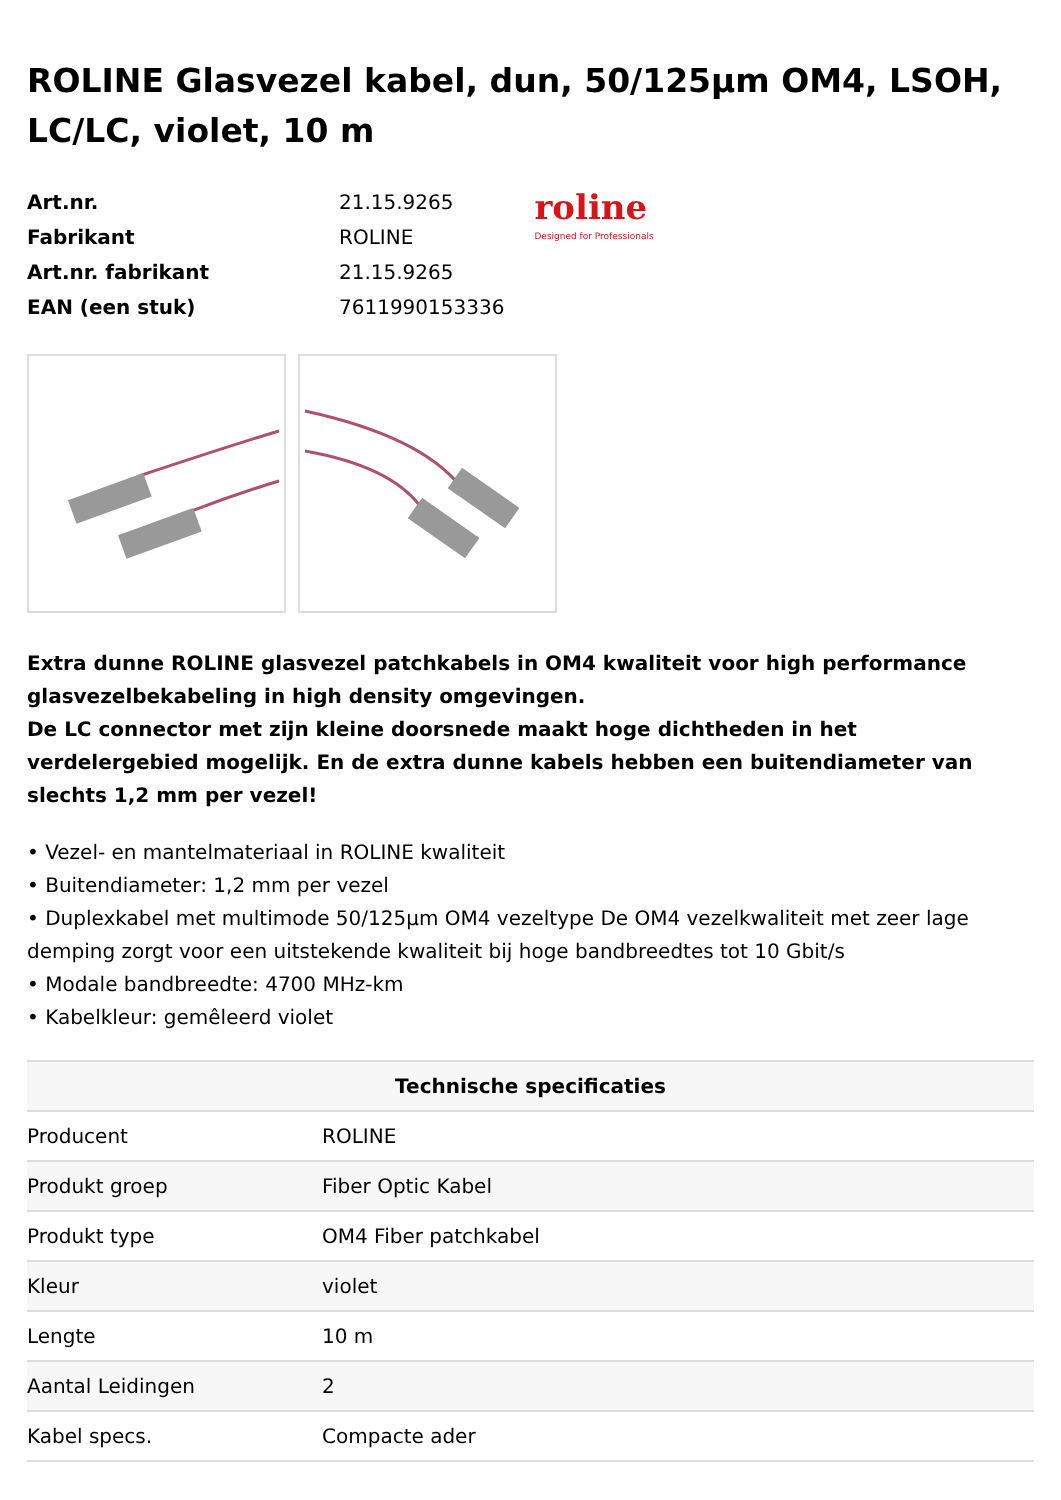ROLINE Glasvezel kabel, dun, 50/125µm OM4, LSOH, LC/LC, violet, 10 m
| Art.nr. | 21.15.9265 |
| Fabrikant | ROLINE |
| Art.nr. fabrikant | 21.15.9265 |
| EAN (een stuk) | 7611990153336 |
roline
Designed for Professionals
Extra dunne ROLINE glasvezel patchkabels in OM4 kwaliteit voor high performance glasvezelbekabeling in high density omgevingen.
De LC connector met zijn kleine doorsnede maakt hoge dichtheden in het verdelergebied mogelijk. En de extra dunne kabels hebben een buitendiameter van slechts 1,2 mm per vezel!
• Vezel- en mantelmateriaal in ROLINE kwaliteit
• Buitendiameter: 1,2 mm per vezel
• Duplexkabel met multimode 50/125µm OM4 vezeltype De OM4 vezelkwaliteit met zeer lage demping zorgt voor een uitstekende kwaliteit bij hoge bandbreedtes tot 10 Gbit/s
• Modale bandbreedte: 4700 MHz-km
• Kabelkleur: gemêleerd violet
| Technische specificaties | |
| --- | --- |
| Producent | ROLINE |
| Produkt groep | Fiber Optic Kabel |
| Produkt type | OM4 Fiber patchkabel |
| Kleur | violet |
| Lengte | 10 m |
| Aantal Leidingen | 2 |
| Kabel specs. | Compacte ader |